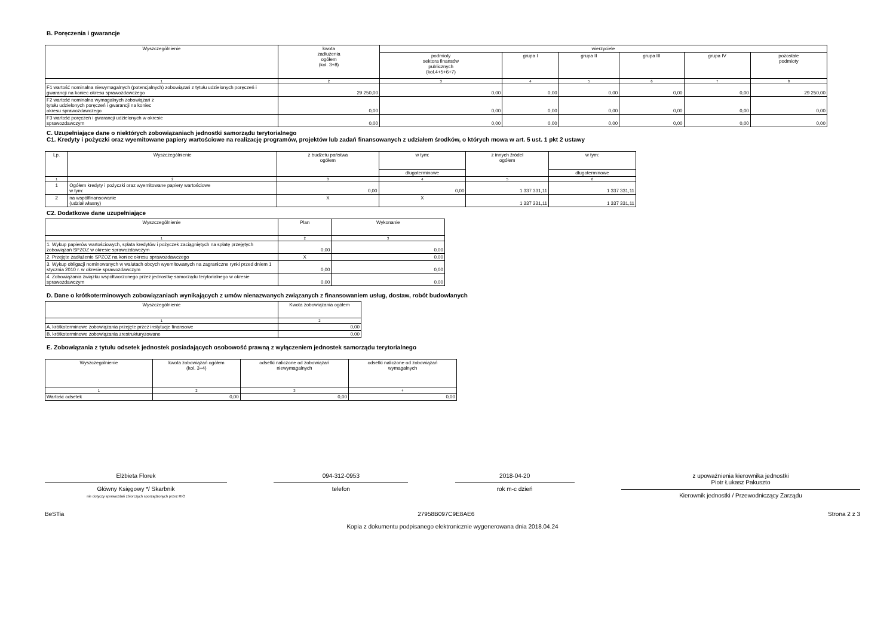B. Poręczenia i gwarancje
| Wyszczególnienie | kwota zadłużenia ogółem (kol. 3+8) | wierzyciele | | | | | |
| --- | --- | --- | --- | --- | --- | --- | --- |
| | | podmioty sektora finansów publicznych (kol.4+5+6+7) | grupa I | grupa II | grupa III | grupa IV | pozostałe podmioty |
| 1 | 2 | 3 | 4 | 5 | 6 | 7 | 8 |
| F1 wartość nominalna niewymagalnych (potencjalnych) zobowiązań z tytułu udzielonych poręczeń i gwarancji na koniec okresu sprawozdawczego | 29 250,00 | 0,00 | 0,00 | 0,00 | 0,00 | 0,00 | 29 250,00 |
| F2 wartość nominalna wymagalnych zobowiązań z tytułu udzielonych poręczeń i gwarancji na koniec okresu sprawozdawczego | 0,00 | 0,00 | 0,00 | 0,00 | 0,00 | 0,00 | 0,00 |
| F3 wartość poręczeń i gwarancji udzielonych w okresie sprawozdawczym | 0,00 | 0,00 | 0,00 | 0,00 | 0,00 | 0,00 | 0,00 |
C. Uzupełniające dane o niektórych zobowiązaniach jednostki samorządu terytorialnego
C1. Kredyty i pożyczki oraz wyemitowane papiery wartościowe na realizację programów, projektów lub zadań finansowanych z udziałem środków, o których mowa w art. 5 ust. 1 pkt 2 ustawy
| Lp. | Wyszczególnienie | z budżetu państwa ogółem | w tym: | z innych źródeł ogółem | w tym: |
| --- | --- | --- | --- | --- | --- |
| | | | długoterminowe | | długoterminowe |
| 1 | 2 | 3 | 4 | 5 | 6 |
| 1 | Ogółem kredyty i pożyczki oraz wyemitowane papiery wartościowe w tym: | 0,00 | 0,00 | 1 337 331,11 | 1 337 331,11 |
| 2 | na współfinansowanie (udział własny) | X | X | 1 337 331,11 | 1 337 331,11 |
C2. Dodatkowe dane uzupełniające
| Wyszczególnienie | Plan | Wykonanie |
| --- | --- | --- |
| 1 | 2 | 3 |
| 1. Wykup papierów wartościowych, spłata kredytów i pożyczek zaciągniętych na spłatę przejętych zobowiązań SPZOZ w okresie sprawozdawczym | 0,00 | 0,00 |
| 2. Przejęte zadłużenie SPZOZ na koniec okresu sprawozdawczego | X | 0,00 |
| 3. Wykup obligacji nominowanych w walutach obcych wyemitowanych na zagraniczne rynki przed dniem 1 stycznia 2010 r. w okresie sprawozdawczym | 0,00 | 0,00 |
| 4. Zobowiązania związku współtworzonego przez jednostkę samorządu terytorialnego w okresie sprawozdawczym | 0,00 | 0,00 |
D. Dane o krótkoterminowych zobowiązaniach wynikających z umów nienazwanych związanych z finansowaniem usług, dostaw, robót budowlanych
| Wyszczególnienie | Kwota zobowiązania ogółem |
| --- | --- |
| 1 | 2 |
| A. krótkoterminowe zobowiązania przejęte przez instytucje finansowe | 0,00 |
| B. krótkoterminowe zobowiązania zrestrukturyzowane | 0,00 |
E. Zobowiązania z tytułu odsetek jednostek posiadających osobowość prawną z wyłączeniem jednostek samorządu terytorialnego
| Wyszczególnienie | kwota zobowiązań ogółem (kol. 3+4) | odsetki naliczone od zobowiązań niewymagalnych | odsetki naliczone od zobowiązań wymagalnych |
| --- | --- | --- | --- |
| 1 | 2 | 3 | 4 |
| Wartość odsetek | 0,00 | 0,00 | 0,00 |
Elżbieta Florek
Główny Księgowy */ Skarbnik
nie dotyczy sprawozdań zbiorczych sporządzonych przez RIO
094-312-0953
telefon
2018-04-20
rok m-c dzień
z upoważnienia kierownika jednostki
Piotr Łukasz Pakuszto
Kierownik jednostki / Przewodniczący Zarządu
BeSTia 27958B097C9E8AE6 Strona 2 z 3
Kopia z dokumentu podpisanego elektronicznie wygenerowana dnia 2018.04.24